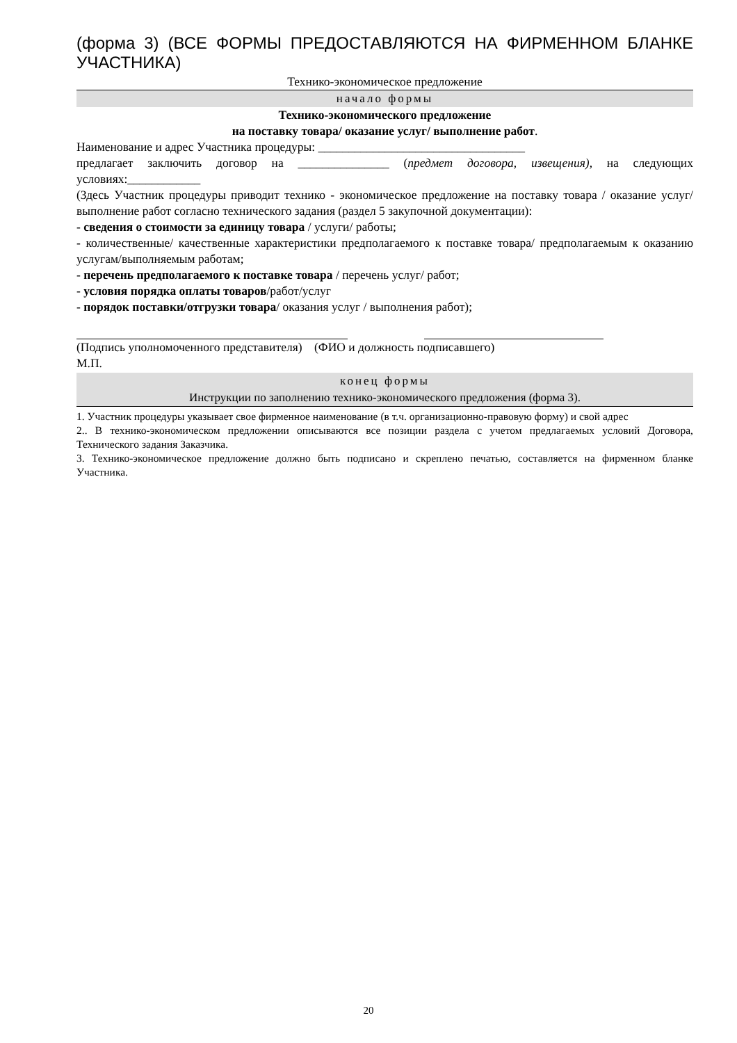(форма 3) (ВСЕ ФОРМЫ ПРЕДОСТАВЛЯЮТСЯ НА ФИРМЕННОМ БЛАНКЕ УЧАСТНИКА)
Технико-экономическое предложение
начало формы
Технико-экономического предложение
на поставку товара/ оказание услуг/ выполнение работ.
Наименование и адрес Участника процедуры: __________________________________
предлагает заключить договор на _______________ (предмет договора, извещения), на следующих условиях:____________
(Здесь Участник процедуры приводит технико - экономическое предложение на поставку товара / оказание услуг/ выполнение работ согласно технического задания (раздел 5 закупочной документации):
- сведения о стоимости за единицу товара / услуги/ работы;
- количественные/ качественные характеристики предполагаемого к поставке товара/ предполагаемым к оказанию услугам/выполняемым работам;
- перечень предполагаемого к поставке товара / перечень услуг/ работ;
- условия порядка оплаты товаров/работ/услуг
- порядок поставки/отгрузки товара/ оказания услуг / выполнения работ);
(Подпись уполномоченного представителя) (ФИО и должность подписавшего)
М.П.
конец формы
Инструкции по заполнению технико-экономического предложения (форма 3).
1. Участник процедуры указывает свое фирменное наименование (в т.ч. организационно-правовую форму) и свой адрес
2.. В технико-экономическом предложении описываются все позиции раздела с учетом предлагаемых условий Договора, Технического задания Заказчика.
3. Технико-экономическое предложение должно быть подписано и скреплено печатью, составляется на фирменном бланке Участника.
20